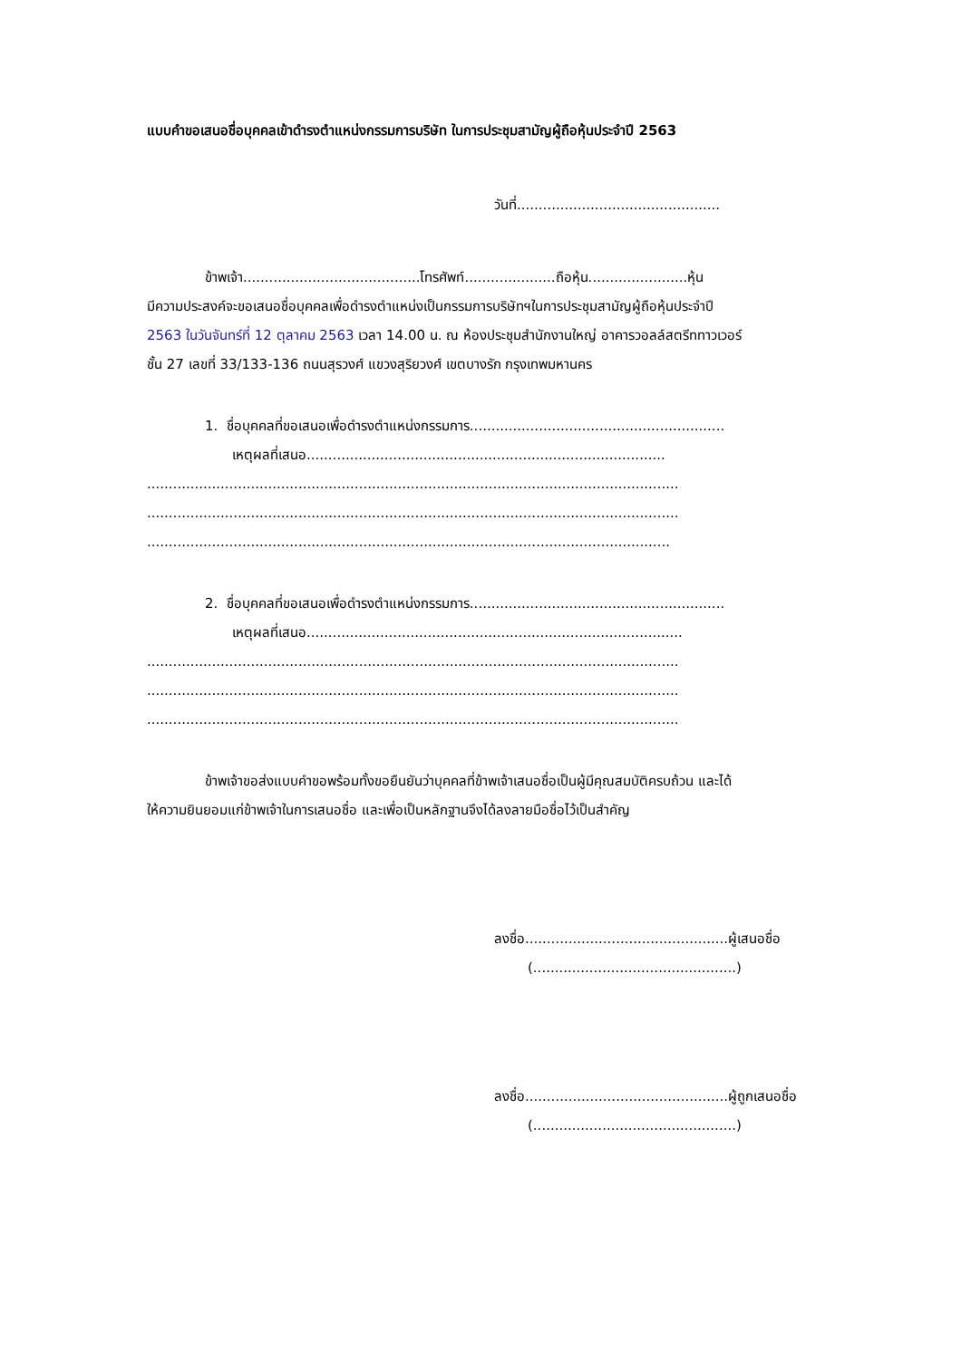แบบคำขอเสนอชื่อบุคคลเข้าดำรงตำแหน่งกรรมการบริษัท ในการประชุมสามัญผู้ถือหุ้นประจำปี 2563
วันที่...............................................
ข้าพเจ้า.........................................โทรศัพท์.....................ถือหุ้น.......................หุ้น
มีความประสงค์จะขอเสนอชื่อบุคคลเพื่อดำรงตำแหน่งเป็นกรรมการบริษัทฯในการประชุมสามัญผู้ถือหุ้นประจำปี
2563 ในวันจันทร์ที่ 12 ตุลาคม 2563 เวลา 14.00 น. ณ ห้องประชุมสำนักงานใหญ่ อาคารวอลล์สตรีททาวเวอร์
ชั้น 27 เลขที่ 33/133-136 ถนนสุรวงศ์ แขวงสุริยวงศ์ เขตบางรัก กรุงเทพมหานคร
1. ชื่อบุคคลที่ขอเสนอเพื่อดำรงตำแหน่งกรรมการ...........................................................
เหตุผลที่เสนอ...................................................................................
...........................................................................................................................
...........................................................................................................................
.........................................................................................................................
2. ชื่อบุคคลที่ขอเสนอเพื่อดำรงตำแหน่งกรรมการ...........................................................
เหตุผลที่เสนอ.......................................................................................
...........................................................................................................................
...........................................................................................................................
...........................................................................................................................
ข้าพเจ้าขอส่งแบบคำขอพร้อมทั้งขอยืนยันว่าบุคคลที่ข้าพเจ้าเสนอชื่อเป็นผู้มีคุณสมบัติครบถ้วน และได้
ให้ความยินยอมแก่ข้าพเจ้าในการเสนอชื่อ และเพื่อเป็นหลักฐานจึงได้ลงลายมือชื่อไว้เป็นสำคัญ
ลงชื่อ...............................................ผู้เสนอชื่อ
(...............................................)
ลงชื่อ...............................................ผู้ถูกเสนอชื่อ
(...............................................)